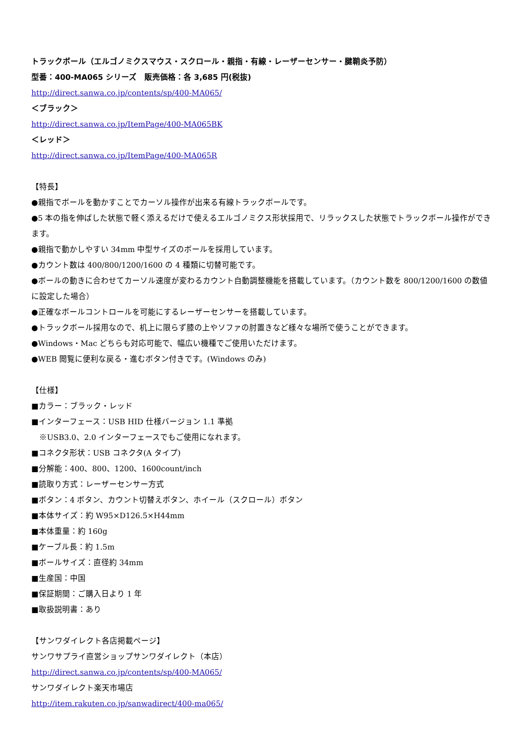トラックボール（エルゴノミクスマウス・スクロール・親指・有線・レーザーセンサー・腱鞘炎予防）
型番：400-MA065 シリーズ　販売価格：各 3,685 円(税抜)
http://direct.sanwa.co.jp/contents/sp/400-MA065/
＜ブラック＞
http://direct.sanwa.co.jp/ItemPage/400-MA065BK
＜レッド＞
http://direct.sanwa.co.jp/ItemPage/400-MA065R
【特長】
●親指でボールを動かすことでカーソル操作が出来る有線トラックボールです。
●5 本の指を伸ばした状態で軽く添えるだけで使えるエルゴノミクス形状採用で、リラックスした状態でトラックボール操作ができます。
●親指で動かしやすい 34mm 中型サイズのボールを採用しています。
●カウント数は 400/800/1200/1600 の 4 種類に切替可能です。
●ボールの動きに合わせてカーソル速度が変わるカウント自動調整機能を搭載しています。（カウント数を 800/1200/1600 の数値に設定した場合）
●正確なボールコントロールを可能にするレーザーセンサーを搭載しています。
●トラックボール採用なので、机上に限らず膝の上やソファの肘置きなど様々な場所で使うことができます。
●Windows・Mac どちらも対応可能で、幅広い機種でご使用いただけます。
●WEB 閲覧に便利な戻る・進むボタン付きです。(Windows のみ)
【仕様】
■カラー：ブラック・レッド
■インターフェース：USB HID 仕様バージョン 1.1 準拠
　※USB3.0、2.0 インターフェースでもご使用になれます。
■コネクタ形状：USB コネクタ(A タイプ)
■分解能：400、800、1200、1600count/inch
■読取り方式：レーザーセンサー方式
■ボタン：4 ボタン、カウント切替えボタン、ホイール（スクロール）ボタン
■本体サイズ：約 W95×D126.5×H44mm
■本体重量：約 160g
■ケーブル長：約 1.5m
■ボールサイズ：直径約 34mm
■生産国：中国
■保証期間：ご購入日より 1 年
■取扱説明書：あり
【サンワダイレクト各店掲載ページ】
サンワサプライ直営ショップサンワダイレクト（本店）
http://direct.sanwa.co.jp/contents/sp/400-MA065/
サンワダイレクト楽天市場店
http://item.rakuten.co.jp/sanwadirect/400-ma065/